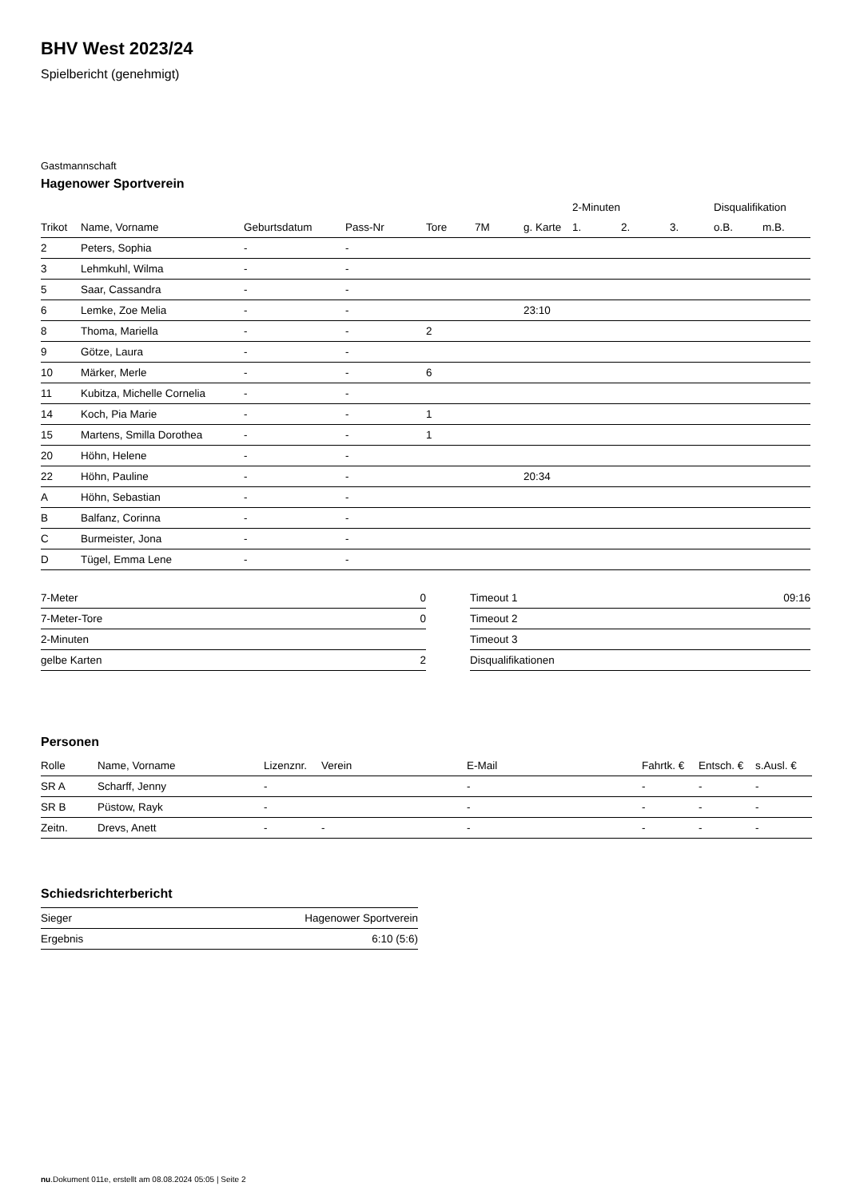BHV West 2023/24
Spielbericht (genehmigt)
Gastmannschaft
Hagenower Sportverein
| | | | | | | | 2-Minuten | | | Disqualifikation | |
| --- | --- | --- | --- | --- | --- | --- | --- | --- | --- | --- | --- |
| Trikot | Name, Vorname | Geburtsdatum | Pass-Nr | Tore | 7M | g. Karte | 1. | 2. | 3. | o.B. | m.B. |
| 2 | Peters, Sophia | - | - | | | | | | | | |
| 3 | Lehmkuhl, Wilma | - | - | | | | | | | | |
| 5 | Saar, Cassandra | - | - | | | | | | | | |
| 6 | Lemke, Zoe Melia | - | - | | | 23:10 | | | | | |
| 8 | Thoma, Mariella | - | - | 2 | | | | | | | |
| 9 | Götze, Laura | - | - | | | | | | | | |
| 10 | Märker, Merle | - | - | 6 | | | | | | | |
| 11 | Kubitza, Michelle Cornelia | - | - | | | | | | | | |
| 14 | Koch, Pia Marie | - | - | 1 | | | | | | | |
| 15 | Martens, Smilla Dorothea | - | - | 1 | | | | | | | |
| 20 | Höhn, Helene | - | - | | | | | | | | |
| 22 | Höhn, Pauline | - | - | | | 20:34 | | | | | |
| A | Höhn, Sebastian | - | - | | | | | | | | |
| B | Balfanz, Corinna | - | - | | | | | | | | |
| C | Burmeister, Jona | - | - | | | | | | | | |
| D | Tügel, Emma Lene | - | - | | | | | | | | |
| 7-Meter | 0 |
| 7-Meter-Tore | 0 |
| 2-Minuten | |
| gelbe Karten | 2 |
| Timeout 1 | 09:16 |
| Timeout 2 | |
| Timeout 3 | |
| Disqualifikationen | |
Personen
| Rolle | Name, Vorname | Lizenznr. | Verein | E-Mail | Fahrtk. € | Entsch. € | s.Ausl. € |
| --- | --- | --- | --- | --- | --- | --- | --- |
| SR A | Scharff, Jenny | - | | - | - | - | - |
| SR B | Püstow, Rayk | - | | - | - | - | - |
| Zeitn. | Drevs, Anett | - | - | - | - | - | - |
Schiedsrichterbericht
| Sieger | Hagenower Sportverein |
| Ergebnis | 6:10 (5:6) |
nu.Dokument 011e, erstellt am 08.08.2024 05:05 | Seite 2